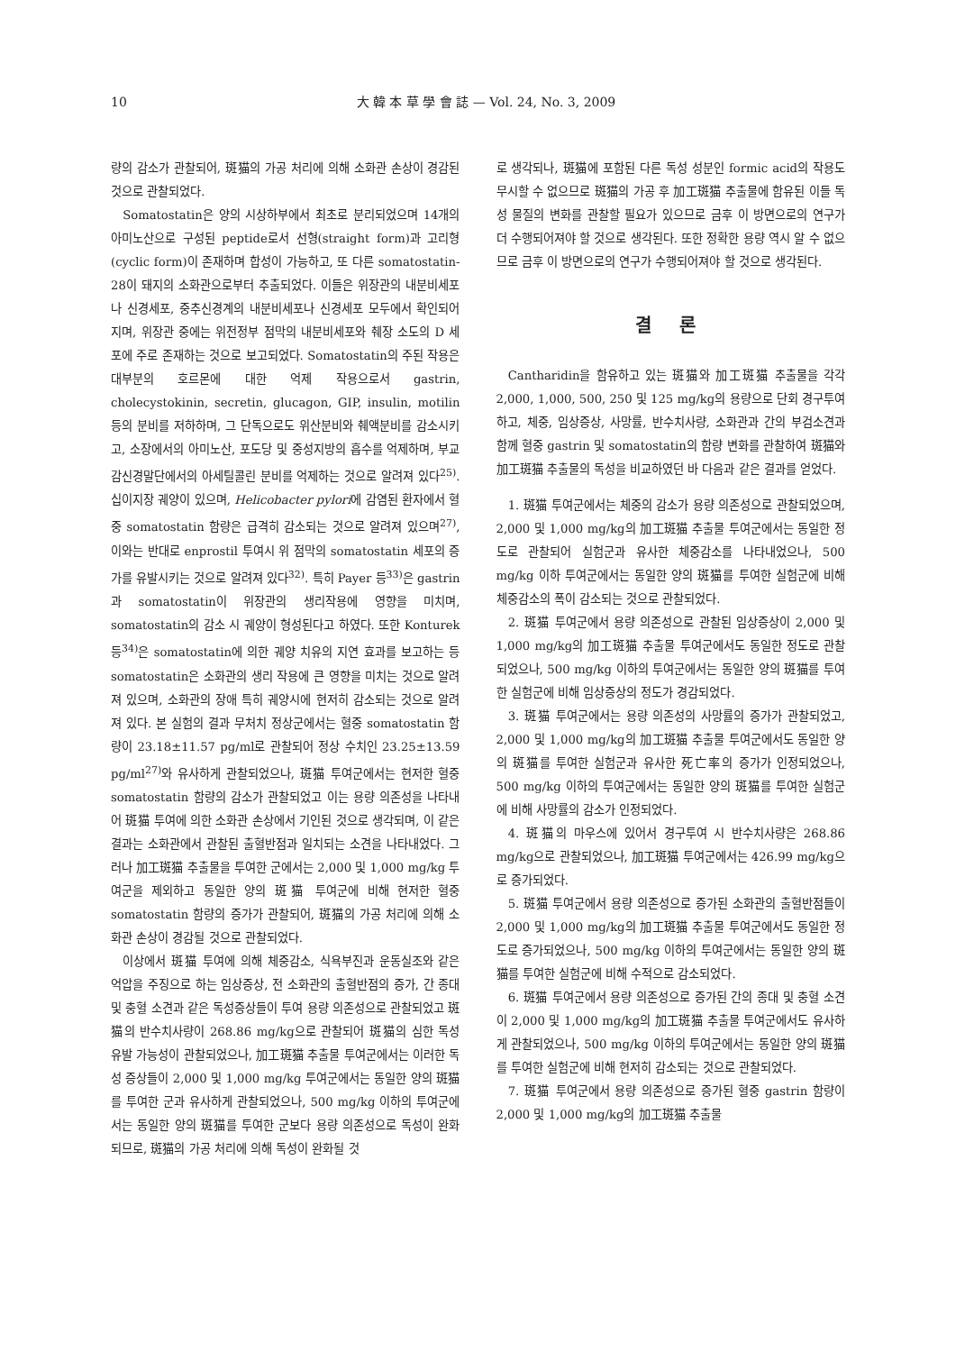10 大 韓 本 草 學 會 誌 — Vol. 24, No. 3, 2009
량의 감소가 관찰되어, 斑猫의 가공 처리에 의해 소화관 손상이 경감된 것으로 관찰되었다.
Somatostatin은 양의 시상하부에서 최초로 분리되었으며 14개의 아미노산으로 구성된 peptide로서 선형(straight form)과 고리형(cyclic form)이 존재하며 합성이 가능하고, 또 다른 somatostatin-28이 돼지의 소화관으로부터 추출되었다. 이들은 위장관의 내분비세포나 신경세포, 중추신경계의 내분비세포나 신경세포 모두에서 확인되어지며, 위장관 중에는 위전정부 점막의 내분비세포와 췌장 소도의 D 세포에 주로 존재하는 것으로 보고되었다. Somatostatin의 주된 작용은 대부분의 호르몬에 대한 억제 작용으로서 gastrin, cholecystokinin, secretin, glucagon, GIP, insulin, motilin 등의 분비를 저하하며, 그 단독으로도 위산분비와 췌액분비를 감소시키고, 소장에서의 아미노산, 포도당 및 중성지방의 흡수를 억제하며, 부교감신경말단에서의 아세틸콜린 분비를 억제하는 것으로 알려져 있다<sup>25)</sup>. 십이지장 궤양이 있으며, Helicobacter pylori에 감염된 환자에서 혈중 somatostatin 함량은 급격히 감소되는 것으로 알려져 있으며<sup>27)</sup>, 이와는 반대로 enprostil 투여시 위 점막의 somatostatin 세포의 증가를 유발시키는 것으로 알려져 있다<sup>32)</sup>. 특히 Payer 등<sup>33)</sup>은 gastrin과 somatostatin이 위장관의 생리작용에 영향을 미치며, somatostatin의 감소 시 궤양이 형성된다고 하였다. 또한 Konturek 등<sup>34)</sup>은 somatostatin에 의한 궤양 치유의 지연 효과를 보고하는 등 somatostatin은 소화관의 생리 작용에 큰 영향을 미치는 것으로 알려져 있으며, 소화관의 장애 특히 궤양시에 현저히 감소되는 것으로 알려져 있다. 본 실험의 결과 무처치 정상군에서는 혈중 somatostatin 함량이 23.18±11.57 pg/ml로 관찰되어 정상 수치인 23.25±13.59 pg/ml<sup>27)</sup>와 유사하게 관찰되었으나, 斑猫 투여군에서는 현저한 혈중 somatostatin 함량의 감소가 관찰되었고 이는 용량 의존성을 나타내어 斑猫 투여에 의한 소화관 손상에서 기인된 것으로 생각되며, 이 같은 결과는 소화관에서 관찰된 출혈반점과 일치되는 소견을 나타내었다. 그러나 加工斑猫 추출물을 투여한 군에서는 2,000 및 1,000 mg/kg 투여군을 제외하고 동일한 양의 斑猫 투여군에 비해 현저한 혈중 somatostatin 함량의 증가가 관찰되어, 斑猫의 가공 처리에 의해 소화관 손상이 경감될 것으로 관찰되었다.
이상에서 斑猫 투여에 의해 체중감소, 식욕부진과 운동실조와 같은 억압을 주징으로 하는 임상증상, 전 소화관의 출혈반점의 증가, 간 종대 및 충혈 소견과 같은 독성증상들이 투여 용량 의존성으로 관찰되었고 斑猫의 반수치사량이 268.86 mg/kg으로 관찰되어 斑猫의 심한 독성 유발 가능성이 관찰되었으나, 加工斑猫 추출물 투여군에서는 이러한 독성 증상들이 2,000 및 1,000 mg/kg 투여군에서는 동일한 양의 斑猫를 투여한 군과 유사하게 관찰되었으나, 500 mg/kg 이하의 투여군에서는 동일한 양의 斑猫를 투여한 군보다 용량 의존성으로 독성이 완화되므로, 斑猫의 가공 처리에 의해 독성이 완화될 것
로 생각되나, 斑猫에 포함된 다른 독성 성분인 formic acid의 작용도 무시할 수 없으므로 斑猫의 가공 후 加工斑猫 추출물에 함유된 이들 독성 물질의 변화를 관찰할 필요가 있으므로 금후 이 방면으로의 연구가 더 수행되어져야 할 것으로 생각된다. 또한 정확한 용량 역시 알 수 없으므로 금후 이 방면으로의 연구가 수행되어져야 할 것으로 생각된다.
결 론
Cantharidin을 함유하고 있는 斑猫와 加工斑猫 추출물을 각각 2,000, 1,000, 500, 250 및 125 mg/kg의 용량으로 단회 경구투여하고, 체중, 임상증상, 사망률, 반수치사량, 소화관과 간의 부검소견과 함께 혈중 gastrin 및 somatostatin의 함량 변화를 관찰하여 斑猫와 加工斑猫 추출물의 독성을 비교하였던 바 다음과 같은 결과를 얻었다.
1. 斑猫 투여군에서는 체중의 감소가 용량 의존성으로 관찰되었으며, 2,000 및 1,000 mg/kg의 加工斑猫 추출물 투여군에서는 동일한 정도로 관찰되어 실험군과 유사한 체중감소를 나타내었으나, 500 mg/kg 이하 투여군에서는 동일한 양의 斑猫를 투여한 실험군에 비해 체중감소의 폭이 감소되는 것으로 관찰되었다.
2. 斑猫 투여군에서 용량 의존성으로 관찰된 임상증상이 2,000 및 1,000 mg/kg의 加工斑猫 추출물 투여군에서도 동일한 정도로 관찰되었으나, 500 mg/kg 이하의 투여군에서는 동일한 양의 斑猫를 투여한 실험군에 비해 임상증상의 정도가 경감되었다.
3. 斑猫 투여군에서는 용량 의존성의 사망률의 증가가 관찰되었고, 2,000 및 1,000 mg/kg의 加工斑猫 추출물 투여군에서도 동일한 양의 斑猫를 투여한 실험군과 유사한 死亡率의 증가가 인정되었으나, 500 mg/kg 이하의 투여군에서는 동일한 양의 斑猫를 투여한 실험군에 비해 사망률의 감소가 인정되었다.
4. 斑猫의 마우스에 있어서 경구투여 시 반수치사량은 268.86 mg/kg으로 관찰되었으나, 加工斑猫 투여군에서는 426.99 mg/kg으로 증가되었다.
5. 斑猫 투여군에서 용량 의존성으로 증가된 소화관의 출혈반점들이 2,000 및 1,000 mg/kg의 加工斑猫 추출물 투여군에서도 동일한 정도로 증가되었으나, 500 mg/kg 이하의 투여군에서는 동일한 양의 斑猫를 투여한 실험군에 비해 수적으로 감소되었다.
6. 斑猫 투여군에서 용량 의존성으로 증가된 간의 종대 및 충혈 소견이 2,000 및 1,000 mg/kg의 加工斑猫 추출물 투여군에서도 유사하게 관찰되었으나, 500 mg/kg 이하의 투여군에서는 동일한 양의 斑猫를 투여한 실험군에 비해 현저히 감소되는 것으로 관찰되었다.
7. 斑猫 투여군에서 용량 의존성으로 증가된 혈중 gastrin 함량이 2,000 및 1,000 mg/kg의 加工斑猫 추출물